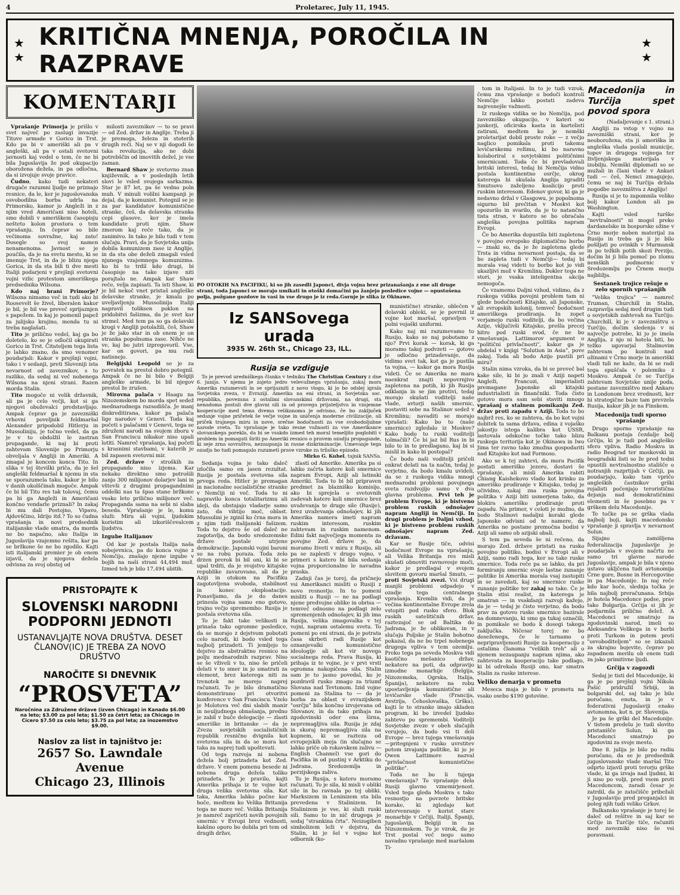4 Proletarec, July 11, 1945.
★ ★
KRITIČNA MNENJA, POROČILA IN RAZPRAVE
★ ★
KOMENTARJI
Vprašanje Primorja je prišlo v svet največ po zaslugi invazije Titove armade v Gorico in Trst. Kdo pa bi v ameriški ali pa v angleški, ali pa v ostali svetovni javnosti kaj vedel o tem, če ne bi bila Jugoslavija že pod okupacijo oborožena dežela, in pa odločna, da si izvojuje svoje pravice.
Čudno, kako tudi nekateri drugače razumni ljudje ne priznajo resnice, da le, ker je jugoslovanska osvobodilna borba udrla na Primorsko, kamor jo Angleži in z njim vred Američani niso hoteli, smo dobili v ameriškem časopisju nešteto kolon prostora o tem vprašanju. In čeprav so bile večinoma sovražne, kaj zato! Dosegle so svoj namen nenamenoma. Javnost se je poučila, da je na svetu mesto, ki se imenuje Trst, in da je blizu njega Gorica, in da sta bili ti dve mesti Italiji podarjeni v prejšnji svetovni vojni vzlic protestom ameriškega predsednika Wilsona.
Kdo naj brani Primorje? Wilsona nimamo več in tudi ako bi Roosevelt še živel, liberalen kakor je bil, je bil vse preveč sprijaznjen s papežem. In kaj je pomenil papež za julijsko krajino, menda tu ni treba naglašati.
Tito je prilično vedel, kaj ga bo doletelo, ko se je odločil okupirati Gorico in Trst. Čitateljem tega lista je lahko znano, da smo venomer poudarjali: Kakor v prejšnji vojni, tako i v sedanji, preti Sloveniji ista nevarnost od zaveznikov, s to razliko, da sedaj ni več nobenega Wilsona na njeni strani. Razen morda Stalin.
Tito mogoče ni velik državnik, ali pa je celo večji, kot si ga njegovi oboževalci predstavljajo. Ampak čeprav ga je zavezniški vrhovni poveljnik feldmaršal Alexander pripodobil Hitlerju in Mussoliniju, je točno vedel, da ga je v to obdolžil le zastran propagande, ki naj bi proti zahtevam Slovenije po Primorju obveljala v Angliji in Ameriki. A zmagal je koncem konca Tito. In slika v tej številki priča, da je šel angleški feldmaršal k njemu in sta se sporazumela tako, kakor je bilo v danih okolščinah mogoče. Ampak če bi bil Tito res tak tolovaj, čemu pa bi ga Angleži in Američani končno vendarle priznali? In zakaj bi mu dali Postojno, Vipavo, Ajdovščino, Idrijo itd.? To so čudna vprašanja in novi predsednik italijanske vlade smatra, da morda ne bo napačno, ako Italija in Jugoslavija vzajemno rešita, kar pa se bržkone še ne bo zgodilo. Kajti isti italijanski premier je ob enem izjavil, da je njegova dežela odvisna za svoj obstoj od
milosti zaveznikov — to se pravi — od Zed. držav in Anglije. Treba ji je premoga, železa in stoterih drugih reči. Naj se v nji dogodi še taka revolucija, ako ne dobi potrebščin od imovitih dežel, je vse zaman.
Bernard Shaw je svetovno znan književnik, a v poslednjih letih slovi le vsled svojega sarkazma. Star je 87 let, pa še vedno poln muh. V minuli volilni kampanji je dejal, da je komunist. Potegnil se je za par kandidatov komunistične stranke, češ, da delavska stranka cepi glasove, ker je imela kandidate proti njim. Shaw zmerom kaj reče tako, da je zanimivo. In tako je bilo tudi v tem slučaju. Pravi, da je Sovjetska unija dobila komunizem zase iz Anglije, in da sta obe deželi zmagali vsled njunega vzajemnega komunizma. ko bi to trdil kdo drugi, bi časopisje na take izjave niti porajtalo ne. Ampak kar Shaw reče, velja zapisati. Ta isti Shaw, ki je bil nekoč vnet pristaš angleške delavske stranke, je kmalu po uveljavljenju Mussolinija Italiji napravil toliksen poklon na pridobitvi fašizma, da je svet kar strmel. Med tem pa so ga delavski krogi v Angliji potolažili, češ, Shaw je že jako star in ob enem je on stranka popolnoma zase. Nihče ne ve, kaj bo jutri izpregovoril. Vse, kar on govori, pa mu radi natisnejo.
Belgijski Leopold se je za povratek na prestol dobro potegnil. Ampak če ne bi bilo v Belgiji angleške armade, bi bil njegov prestol že zrušen.
Mirovna palača v Haagu na Nizozemskem bo morda spet sedež mednarodnega razsodišča. Je manj diskreditirana, kakor pa palača lige narodov v Genevi. Toda kaj početi s palačami v Genevi, tega se združeni narodi na svojem zboru v San Franciscu nikakor niso upali lotiti. Namreč vprašanja, kaj početi s krasnimi stavbami, v katerih je bil zapasen svetovni mir.
Zed. države v stroških za propagando niso izjema. Kar nekako direktno smo potrošili zanjo 300 milijonov dolarjev lani in vštevši z drugimi propagandnimi oddelki nas ta špas stane bržkone vsako leto prilično milijonov več. Propaganda sama na sebi ni slaba beseda. Vprašanje je le, komu služi: Miru ali vojni, ljudskim koristim ali izkoriščevalcem ljudstva.
Izgube Italijanov
Od kar je postala Italija naša sobojevnica, pa do konca vojne z Nemčijo, znašajo njene izgube v bojih na naši strani 44,494 mož. Izmed teh je bilo 17,494 ubitih.
PRISTOPAJTE K
SLOVENSKI NARODNI
PODPORNI JEDNOTI
USTANAVLJAJTE NOVA DRUŠTVA. DESET ČLANOV(IC) JE TREBA ZA NOVO DRUŠTVO
NAROČITE SI DNEVNIK
“PROSVETA”
Naročnina za Združene države (izven Chicaga) in Kanado $6.00 na leto; $3.00 za pol leta; $1.50 za četrt leta; za Chicago in Cicero $7.50 za celo leto; $3.75 za pol leta; za inozemstvo $9.00.
Naslov za list in tajništvo je:
2657 So. Lawndale Avenue
Chicago 23, Illinois
PO OTOKIH NA PACIFIKU, ki so jih zasedli Japonci, divja vojna brez prizanašanja z ene ali druge strani, toda Japonci se morajo umikati in otoški domačini pa žanjejo posledice vojne — opustošena polja, požgane gozdove in vasi in vse drugo je iz reda.Gornje je slika iz Okinawe.
Iz SANSovega urada
3935 W. 26th St., Chicago 23, ILL.
Rusija se vzdiguje
To je prevod uredniškega članka v tedniku The Christian Century z dne 6. junija. V njemu je zajeto jedro velevažnega vprašanja, zakaj mora Amerika razumevati in se sprijazniti z novo vlogo, ki jo bo odslej igrala Sovjetska zveza, v Evraziji. Amerika na eni strani, in Sovjetska soc. republika, povezana z ostalimi slovanskimi državami, na drugi, sta nenadoma postali dve glavni sili in od pravega prijateljstva in vzajemne kooperacije med tema dvema velikanoma je odvisno, če bo zaključek sedanje vojne pričetek še večje vojne in uničenja moderne civilizacije, ali priček trajnega miru in nove, srečne bodočnosti za vse svobodoljubne narode sveta. To vprašanje je tako resne važnosti za vse Amerikance slovanskega porekla, da bi se vsakdo izmed teh moral temeljito poglobiti v problem in pomagati širiti po Ameriki resnico o pravem ozadju propagande, ki seje zrna sovraštva, nezaupanja in rasne diskriminacije. Umevanje tega ozadja bo tudi pomagalo razumeti prave vzroke za tržaško epizodo.
Mirko G. Kuhel, tajnik SANSa.
Sedanja vojna je tako daleč izločila samo en jasen rezultat. Rusija je postala svetovna sila prvega reda. Hitler je premagan in nacionalne socialistične stranke v Nemčiji ni več. Toda to ni napravilo konca totalitarizmu ali ideji, da obstajajo vladarje samo zato, da vihtijo moč, oblast. Mussolini je zginil ko črna mora in z njim tudi italijanski fašizem. Toda to dejstvo še od daleč ne zagotavlja, da bodo sredozemske države postale utrjene demokracije. Japonski vojni baroni so na robu poraza. Toda zelo drzen prerok bi bil oni, ki bi se upal trditi, da je svojstvo kitajske republike zavarovano, ali da je Aziji in otokom na Pacifiku zagotovljena svoboda, stabilnost in konec eksploatacije. Ponavljamo, da je do danes prinesla vojna samo eno gotovo, trajno večjo spremembo: Rusija je postala svetovna sila.
To je fakt take velikosti in prinaša tako ogromne posledice, da se morajo z dejstvom pobotati celo narodi, ki bodo vsled tega najbolj prizadeti. Ti jemljejo to dejstvo za abstraktno resnico na polju mednarodnih razprav. Niso se še vživeli v to, niso še pričeli delati v to smer in jo smatrati za element, brez katerega niti za trenotek ne morejo naprej računati. To je bilo dramatično demonstrirano pri otvoritvi konference v San Franciscu. Vzelo je Molotova več dni slabih manir in neuljudnega obnašanja, predno je zabil v buče delegacije — zlasti ameriške in britanske — da je Zveza sovjetskih socialističnih republik resnično dvignila kot svetovna sila in da se mora kot taka za naprej tudi upoštevati.
Od tega razvoja ni nobena dežela bolj prizadeta kot Zed. države. V enem pomenu besede ni nobena druga dežela toliko prizadeta. To je pravilo, kajti Amerika prihaja iz te vojne kot druga velika svetovna sila. Kot taka, Amerika lahko počne kar hoče, medtem ko Velika Britanija tega ne more več. Velika Britanija je namreč zapričeti novih povojnih smernic v Evropi brez vednosti, kakšno oporo bo dobila pri tem od drugih držav,
zlasti od Amerike. Amerika pa si lahko začrta katere koli smernice napram Evropi, Aziji ali latinski Ameriki. Toda to bi bil pripraven predmet za blazniško komisijo, ako bi sprejela o svetovnih zadevah katere koli smernice brez uvaževanja te druge sile (Rusije), brez uvaževanja odnošajev, ki jih Amerika namera imeti napram ruskim interesom, ruskim zahtevam in ruskim namenom. Edini fakt največjega momenta za povojne Zed. države je, da moramo živeti v miru z Rusijo, ali pa se zaplesti v drugo vojno, v primeri s katero bi bila sedanja vojna proporcionalno le navadna praska.
Zadnji čas je torej, da pričnejo vsi Amerikanci misliti o Rusiji z novo resnostjo. In to pomeni misliti o Rusiji — ne na podlagi njene predvojne oblike in obrisa — temveč odnosno na podlagi zelo spremenjenih odnošajev, ki jih ima Rusija, velika zmagovalka v tej vojni, napram ostalemu svetu. To pomeni po eni strani, da je potrata časa skrbeti radi Rusije kot oznanjevalki komunistične ideologije ali kot vir novega socialnega reda. Prava Rusija, ki prihaja iz te vojne, je v prvi vrsti ogromna nakopičena sila. Stalin sam je to jasno povedal, ko je pozdravil rusko zmago za triumf Slovana nad Tevtonom. Izid vojne pomeni za Stalina to — da je borba za oblast v evraziјskem "osrčju" bila končno izvojevana od Slovanov, in da tako prihaja na zgodovinski oder ena širna, nepremagljiva sila. Rusija je zdaj in skoraj nepremagljiva sila na kopnem, ki se razteza od evropejskih meja (in slučajno se lahko priče ob rokavskem zalivu — English Channel) vse gori do Pacifika in od pustinj v Arktiku do Jadrana, Sredozemlja in perzijskega zaliva.
To je Rusija, s katero moramo računati. To je sila, ki misli v obliki sile in bo ravnala po tej obliki. Marksizem in Leninizem sta bila prevedena v Stalinizem. In Stalinizem je vse, ki služi ruski sili. Samo to in nič drugega je sedaj "strankina črta". Neizogiben simbolizem leži v dejstvu, da Stalin, ki je šel v vojno kot odbornik (ko-
munistične) stranke, oblečen v delavski obleki, se je povrnil iz vojne kot maršal, opravljen v polni vojaški uniformi.
Kako naj mi razumevamo to Rusijo, kako se naj pobotamo z njo? Prvi korak — korak, ki ga moramo takoj podvzeti — gotovo je odločno prizadevanje, da vidimo svet tak, kot ga je pustila ta vojna, — kakor ga mora Rusija videti. Če se Amerika ne mara naenkrat znajti nepovrnjivo zapletena na potih, ki jih Rusija odklanja in se jim protivi, tedaj morajo skušati voditelji naše vlade, avtorji naših smernic, postaviti sebe na Stalinov sedež v Kremlinu; navaditi se morajo vprašati: Kako bo to (naše smernice) zgledalo iz Moskve? Kako bodo to ruski voditelji tolmačili? Če bi jaz bil Rus in bi bilo to in to predlagano, kaj bi si mislil in kako bi postopal?
Če bodo naši voditelji pričeli enkrat delati na ta način, tedaj je verjetno, da bodo kmalu uvideli, da se z ruskega vidika mnogi mednarodni problemi povojnega sveta razdvojijo samo v dva glavna problema. Prvi teh je problem Evrope, ki je bistveno problem ruskih odnošajev napram Angliji in Nemčiji. In drugi problem je Daljni vzhod, ki je bistveno problem ruskih odnošajev napram Zed. državam.
Kar se Rusije tiče, odvisi bodočnost Evrope na vprašanju, ali Velika Britanija res misli skušati obnoviti ravnovesje moči, kakor je predlagal v svojem slovitem govoru maršal Smuts, —proti Sovjetski zvezi. Vsi drugi manjši problemi odpadejo v ozadje tega centralnega vprašanja. Kremlin vidi, da je večina kontinentalne Evrope zrela vstopiti pod rusko sfero. Blok ruskih satelitičnih držav, raztezajoč se od Baltika do Jadrana, je že oblikovan, in v slučaju Poljske je Stalin bohotno pokazal, da ne bo trpel nobenega drugega vpliva v tem ozemlju. Preko tega pa seveda Moskva vidi kaotično mešanico držav, nekatere na poti, da odpravijo izmodne monarhije (Belgija, Nizozemska, Ogrska, Italija, Španija), nekatere na robu upostavljenja komunistične ali levičarske vlade (Francija, Avstrija, Čehoslovaška, Grška), kajti le te stranke imajo skladen program, ki bo izvedel ljudsko zahtevo po spremembi. Voditelji Sovjetske zveze v obeh slučajih verujejo, da bodo vsi ti deli Evrope — brez tujega vmešavanja—pritegnjeni v rusko uvrstitev potom izvajanja politike, ki jo je Owen Lattimore nazval "privlačnost komunistične politike".
Toda ne bo li tujega vmešavanja? To vprašanje dela Rusiji glavno vznemirjenost. Vsled tega gleda Moskva s tako resnostjo na povzete britske korake, ki zgledajo kot intervenranje v korist stare monarhije v Grčiji, Italiji, Španiji, Jugoslaviji, Belgiji in na Nizozemskem. To je vzrok, da je Trst postal več nego samo navadno vprašanje med maršalom Ti-
tom in Italijani. In to je tudi vzrok, čemu zna vprašanje o bodoči kontroli Nemčije lahko postati zadeva najresnejše važnosti.
Iz ruskega vidika se bo Nemčija, pod zavezniško okupacijo, v kateri so junkerji, oficirska kasta in kartelisti zatirani, medtem ko je nemški proletarijat dobil proste roke — z večjo naglico pomikala proti takemu levičarskemu režimu, ki bo naravno kolaboriral s sovjetskimi političnimi smernicami. Toda če bi prevladovali britski interesi, tedaj bi Nemčija vidno postala kontinentno osrčje, okrog katerega bi skušala Anglija zgraditi Smutsovo zaželjeno koalicijo proti ruskim interesom. Edenov govor, ki ga je nedavno držal v Glasgowu, je popolnoma sigurno bil prečitan v Moskvi kot opozorilo in svarilo, da je to natančno tista stran, v katero se bo obračala angleška povojna politika napram Evropi.
Če bo Amerika dopustila biti zapletena v povojno evropsko diplomatično borbo — znaki so, da je že zapletena glede Trsta in vidna nevarnost postaja, da se bo zapleta tudi v Nemčiji— tedaj bi morala vsaj videti to borbo kot jo vidi ukazljivi mož v Kremlinu. Dokler tega ne stori, je vsaka inteligentna akcija nemogoča.
Če vzamemo Daljni vzhod, vidimo, da z ruskega vidika povojni problem tam ni glede bodočnosti Kitajske, ali Japonske, ali evropskih kolonij, temveč bodočnost ameriškega prodiranja. In zopet verjamejo ruski voditelji, da bo večina Azije, vključivši Kitajsko, prešla precej hitro pod ruski svod, če ne bo vmešavanja. Lattimorov argument o "politični privlačnosti", kakor ga je obdelal v knjigi "Solution in Asia", pove zakaj. Toda ali bodo Azijo pustili pri miru?
Stalin nima vzroka, da bi se preveč bal kake sile, ki bi jo znali v Aziji napeti Angleži, Francozi, imperialisti premagane Japonske ali kitajski industrialisti in finančniki. Toda čisto gotovo mora sam sebi staviti mnogo vprašanj o stalnem pomikanju Zed. držav proti zapadu v Aziji. Toda to bo najbrž res, ko se zahteva, da bo kot vojni dobitek ta sama država, edina z vojaško jakostjo istega kalibra kot USSR, lastovala odskočne točke tako blizu ruskega teritorija kot je Okinawa in Iwo Jima ter ravno tako zmožna gospodariti nad Kitajsko kot nad Formoso.
Ako se k tej zahtevi, da mora Pacifik postati ameriško jezero, dostavi še vprašanje, ali misli Amerika rabiti Chiang Kaishekovo vlado kot krinko za ameriško prodiranje v Kitajsko, tedaj je očividno, zakaj zna ruska povojna politika v Aziji biti usmerjena tako, da blokira ameriško prodiranje proti zapadu. Na primer, v celoti je možno, da bodo Stalinovi nadaljni koraki glede Japonske odvisni od te namere, da Amerika ne postane premočna bodisi v Aziji ali samo ob azijski obali.
S tem pa seveda še ni rečeno, da morajo Zed. države pristati na rusko povojno politiko, bodisi v Evropi ali v Aziji, samo radi tega, ker so take ruske smernice. Toda reče pa se lahko, da pri formiranju smernic svoje lastne zunanje politike bi Amerika morala vsaj zastopiti in se zavedati, kaj so smernice ruske zunanje politike ter zakaj so take. Če je Stalin stisi realist, za katerega je smatran — in vsakdanji razvoji kažejo, da je — tedaj je čisto verjetno, da bodo prav za gotovo ruske smernice bazirale na domnevanju, ki smo ga tukaj označili, in pomikale se bodo k dosegi takega zaključka. Ničesar torej ne bo doseženega, če le tarnamo o nepripravljenosti Rusije za kooperacijo z ostalima članoma "velikih treh" ali o njenem nezaupanju napram njima, ako zahtevata za kooperacijo take podlago, ki bi odrekala Rusiji ono, kar smatra Stalin za ruske interese.
Veliko denarja v prometu
Meseca maja je bilo v prometu na vsako osebo $190 gotovine.
Macedonija in Turčija spet povod spora
(Nadaljevanje s 1. strani.)
Angliji za vstop v vojno na zavezniški strani, ker je neoborožena, sta ji ameriška in angleška vlada poslali municije, topov in drugega vojnega ter živlјenjskega materijala v izobilju. Nemški diplomati so se mužali in člani vlade v Ankari tudi — češ, Nemci zmagujejo, čemu se naj bi Turčija držala pogodbe zavezništva z Anglijo!
Rusija si je to zapomnila veliko bolj kakor London ali pa Washington.
Kajti vsled turške "nevtralnosti" ni mogel preko dardanelske in bosporske ožine v Črno morje noben materijal za Rusijo in treba ga ji je bilo pošiljati po ovinkih v Murmansk in po težkih potih skozi Perzijo, dočim bi ji bila pomoč po zlomu nemških podmornic v Sredozemlju po Črnem morju najbližja.
Sestanek trojice rešuje o zelo spornih vprašanjih
"Velika trojica" — namreč Truman, Churchill in Stalin, razpravlja sedaj med drugim tudi o sovjetskih zahtevah na Turčijo. Churchill, ki je v zavezništvu s Turčijo, dočim sledenja v ni največje potrebe, ki jo je imela Anglija, z njo ni hotela biti, bo težko ugovarjal Stalinovim zahtevam po kontroli nad ožinami v Črno morje in ameriški vladi tuli ne kaže, da bi se radi tega spuščala v polemiko z Moskvo. Ampak če se Turčija zahtevam Sovjetske unije poda, postane zavezništvo med Ankaro in Londonom brez vrednosti, ker bi strategične baze tam prevzela Rusija, kakor jih je na Finskem.
Macedonija tudi sporno vprašanje
Drugo sporno vprašanje na Balkanu postaja čezdalje bolj Grčija, ki je tudi pod angleško sfero vpliva. Radio Moskva in radio Beograd ter moskovski in beogradski listi so že pred tedni opustili nevtralnostno stališče o notranjih razprtijah v Grčiji, pa poudarjajo, kako tam vpričo angleških častnikov grški rojalisti počenjajo teroristična dejanja nad demokratičnimi elementi in še posebno pa v grškem delu Macedonije.
Te točke pa se grška vlada najbolj boji, kajti macedonsko vprašanje ji spravlja v nevarnost Solun.
Sijajno zamišljena federalizacija Jugoslavije je poudarjala v svojem načrtu ne samo tri glavne narode Jugoslavije, ampak je bila v njeno ustavo ukljčena tudi avtonomija Črne gore, Bosne in Hercegovine in pa Macedonije. In naj reče kdo kar hoče, slednja točka je bila najbolj preračunana. Srbija je hotela Macedonce podse, prav tako Bolgarija. Grčija si jih je podjarmila prilično delež. A Macedonci se smatrajo za zgodovinski narod, imeli so Aleksandra Velikega in v borbi proti Turkom in potem proti "osvoboditeljem" so se izkazali za skrajno bojevite, čeprav po zapadnem merilu ob enem tudi za jako primitivne ljudi.
Grčija v zagozdi
Sedaj je tisti del Macedonije, ki ga je po prejšnji vojni Nikola Pašić pridružil Srbiji, in bolgarski del, saj tako je bilo poročano, enota, in je v federativni Jugoslaviji enako avtonomna, kot n. pr. Slovenija.
Je pa še grški del Macedonije. V tistem predelu je tudi slovito pristanišče Solun, ki ga Macedonci smatrajo po zgodovini za svoje mesto.
Dne 8. julija je bilo po radiu poročano, da se je predsednik jugoslovanske vlade maršal Tito odprto izjavil proti terorju grške vlade, ki ga izvaja nad ljudmi, ki ji niso po volji, pred vsem proti Macedoncem, zaradi česar je zatrdil, da je zatočišče pribežali v Jugoslavijo pred preganjalci in poleg njih tudi veliko Grkov.
Balkansko vprašanje je torej še daleč od rešitve in saj kar se Grčije in Turčije tiče, računiti med zavezniki niso še vsi poravnani.